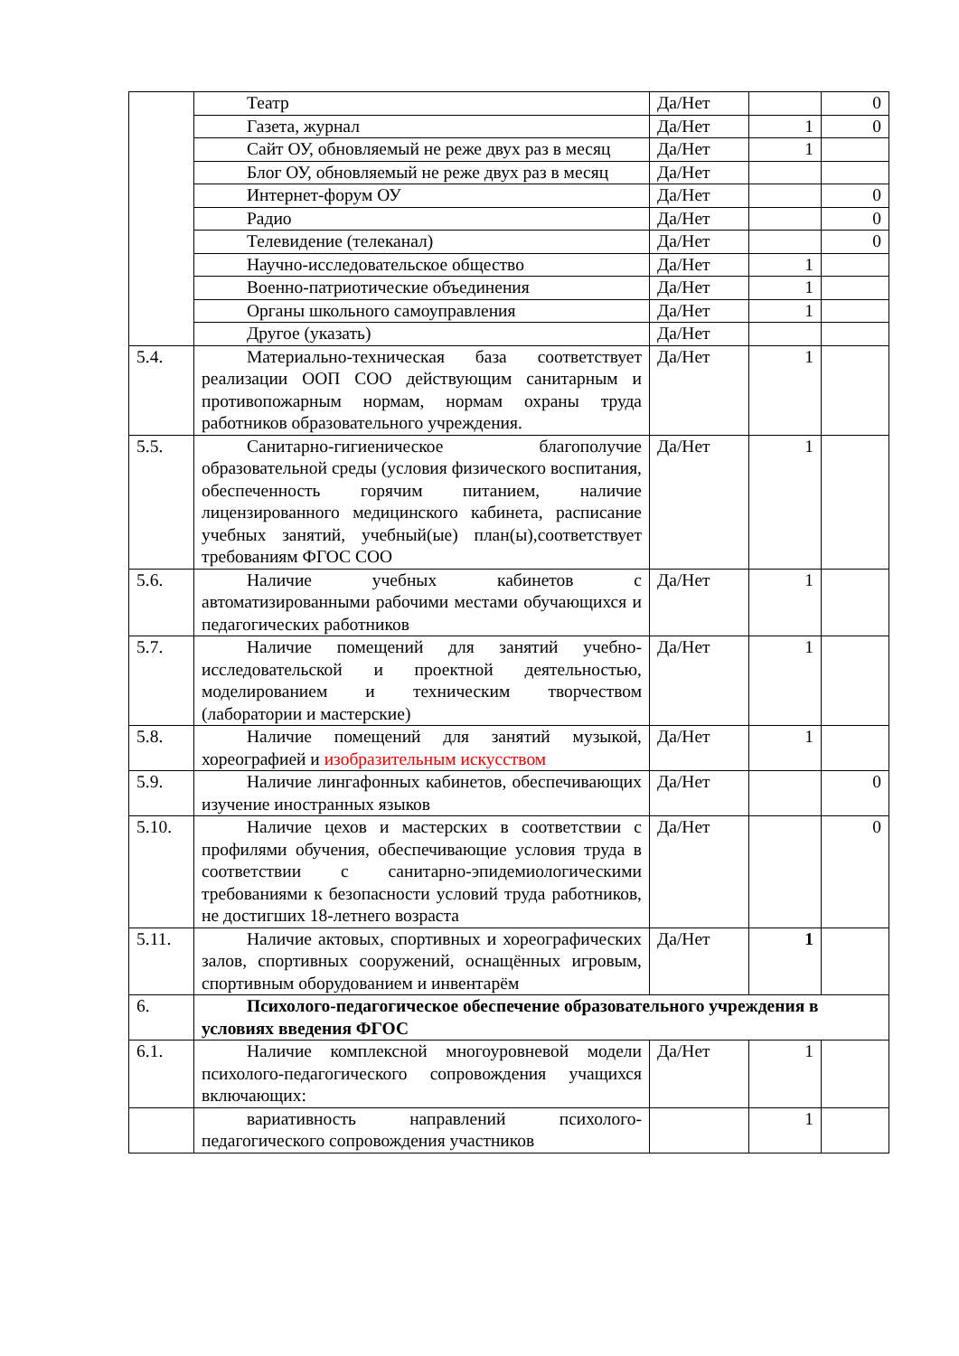| | Театр | Да/Нет | | 0 |
| | Газета, журнал | Да/Нет | 1 | 0 |
| | Сайт ОУ, обновляемый не реже двух раз в месяц | Да/Нет | 1 | |
| | Блог ОУ, обновляемый не реже двух раз в месяц | Да/Нет | | |
| | Интернет-форум ОУ | Да/Нет | | 0 |
| | Радио | Да/Нет | | 0 |
| | Телевидение (телеканал) | Да/Нет | | 0 |
| | Научно-исследовательское общество | Да/Нет | 1 | |
| | Военно-патриотические объединения | Да/Нет | 1 | |
| | Органы школьного самоуправления | Да/Нет | 1 | |
| | Другое (указать) | Да/Нет | | |
| 5.4. | Материально-техническая база соответствует реализации ООП СОО действующим санитарным и противопожарным нормам, нормам охраны труда работников образовательного учреждения. | Да/Нет | 1 | |
| 5.5. | Санитарно-гигиеническое благополучие образовательной среды (условия физического воспитания, обеспеченность горячим питанием, наличие лицензированного медицинского кабинета, расписание учебных занятий, учебный(ые) план(ы),соответствует требованиям ФГОС СОО | Да/Нет | 1 | |
| 5.6. | Наличие учебных кабинетов с автоматизированными рабочими местами обучающихся и педагогических работников | Да/Нет | 1 | |
| 5.7. | Наличие помещений для занятий учебно-исследовательской и проектной деятельностью, моделированием и техническим творчеством (лаборатории и мастерские) | Да/Нет | 1 | |
| 5.8. | Наличие помещений для занятий музыкой, хореографией и изобразительным искусством | Да/Нет | 1 | |
| 5.9. | Наличие лингафонных кабинетов, обеспечивающих изучение иностранных языков | Да/Нет | | 0 |
| 5.10. | Наличие цехов и мастерских в соответствии с профилями обучения, обеспечивающие условия труда в соответствии с санитарно-эпидемиологическими требованиями к безопасности условий труда работников, не достигших 18-летнего возраста | Да/Нет | | 0 |
| 5.11. | Наличие актовых, спортивных и хореографических залов, спортивных сооружений, оснащённых игровым, спортивным оборудованием и инвентарём | Да/Нет | 1 | |
| 6. | Психолого-педагогическое обеспечение образовательного учреждения в условиях введения ФГОС | | | |
| 6.1. | Наличие комплексной многоуровневой модели психолого-педагогического сопровождения учащихся включающих: | Да/Нет | 1 | |
| | вариативность направлений психолого-педагогического сопровождения участников | | 1 | |